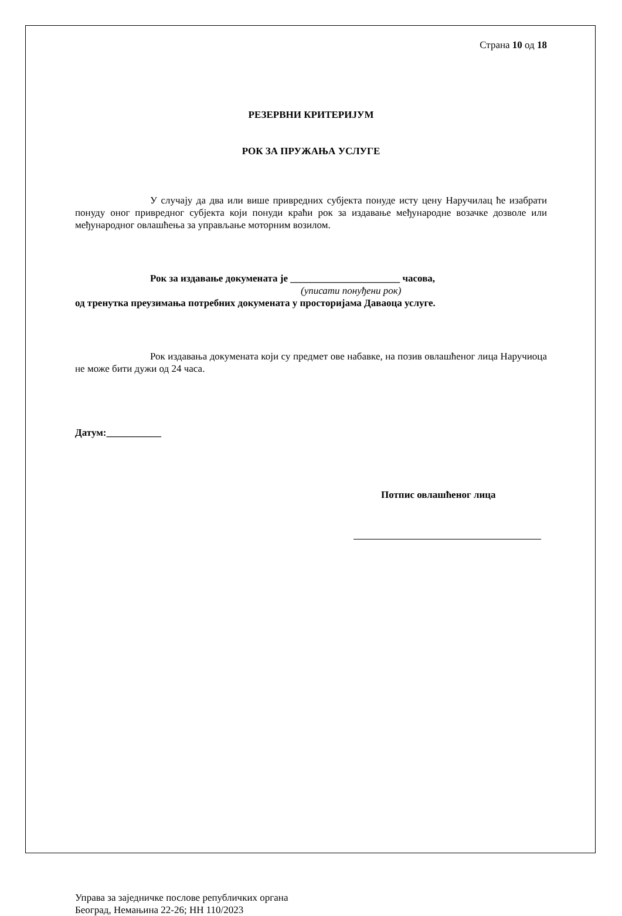Страна 10 од 18
РЕЗЕРВНИ КРИТЕРИЈУМ
РОК ЗА ПРУЖАЊА УСЛУГЕ
У случају да два или више привредних субјекта понуде исту цену Наручилац ће изабрати понуду оног привредног субјекта који понуди краћи рок за издавање међународне возачке дозволе или међународног овлашћења за управљање моторним возилом.
Рок за издавање докумената је ______________________ часова,
(уписати понуђени рок)
од тренутка преузимања потребних докумената у просторијама Даваоца услуге.
Рок издавања докумената који су предмет ове набавке, на позив овлашћеног лица Наручиоца не може бити дужи од 24 часа.
Датум:___________
Потпис овлашћеног лица
Управа за заједничке послове републичких органа
Београд, Немањина 22-26; НН 110/2023